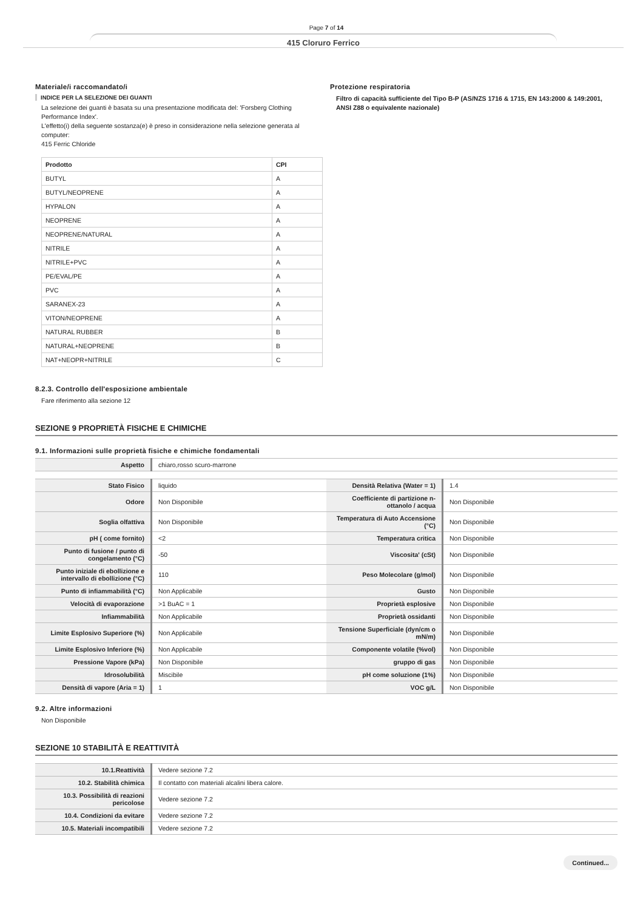Page 7 of 14
415 Cloruro Ferrico
Materiale/i raccomandato/i
INDICE PER LA SELEZIONE DEI GUANTI
La selezione dei guanti è basata su una presentazione modificata del: 'Forsberg Clothing Performance Index'.
L'effetto(i) della seguente sostanza(e) è preso in considerazione nella selezione generata al computer:
415 Ferric Chloride
| Prodotto | CPI |
| --- | --- |
| BUTYL | A |
| BUTYL/NEOPRENE | A |
| HYPALON | A |
| NEOPRENE | A |
| NEOPRENE/NATURAL | A |
| NITRILE | A |
| NITRILE+PVC | A |
| PE/EVAL/PE | A |
| PVC | A |
| SARANEX-23 | A |
| VITON/NEOPRENE | A |
| NATURAL RUBBER | B |
| NATURAL+NEOPRENE | B |
| NAT+NEOPR+NITRILE | C |
Protezione respiratoria
Filtro di capacità sufficiente del Tipo B-P (AS/NZS 1716 & 1715, EN 143:2000 & 149:2001, ANSI Z88 o equivalente nazionale)
8.2.3. Controllo dell'esposizione ambientale
Fare riferimento alla sezione 12
SEZIONE 9 PROPRIETÀ FISICHE E CHIMICHE
9.1. Informazioni sulle proprietà fisiche e chimiche fondamentali
| Aspetto | chiaro,rosso scuro-marrone |
| Stato Fisico | liquido | Densità Relativa (Water = 1) | 1.4 |
| Odore | Non Disponibile | Coefficiente di partizione n-ottanolo / acqua | Non Disponibile |
| Soglia olfattiva | Non Disponibile | Temperatura di Auto Accensione (°C) | Non Disponibile |
| pH ( come fornito) | <2 | Temperatura critica | Non Disponibile |
| Punto di fusione / punto di congelamento (°C) | -50 | Viscosita' (cSt) | Non Disponibile |
| Punto iniziale di ebollizione e intervallo di ebollizione (°C) | 110 | Peso Molecolare (g/mol) | Non Disponibile |
| Punto di infiammabilità (°C) | Non Applicabile | Gusto | Non Disponibile |
| Velocità di evaporazione | >1 BuAC = 1 | Proprietà esplosive | Non Disponibile |
| Infiammabilità | Non Applicabile | Proprietà ossidanti | Non Disponibile |
| Limite Esplosivo Superiore (%) | Non Applicabile | Tensione Superficiale (dyn/cm o mN/m) | Non Disponibile |
| Limite Esplosivo Inferiore (%) | Non Applicabile | Componente volatile (%vol) | Non Disponibile |
| Pressione Vapore (kPa) | Non Disponibile | gruppo di gas | Non Disponibile |
| Idrosolubilità | Miscibile | pH come soluzione (1%) | Non Disponibile |
| Densità di vapore (Aria = 1) | 1 | VOC g/L | Non Disponibile |
9.2. Altre informazioni
Non Disponibile
SEZIONE 10 STABILITÀ E REATTIVITÀ
| 10.1.Reattività | Vedere sezione 7.2 |
| 10.2. Stabilità chimica | Il contatto con materiali alcalini libera calore. |
| 10.3. Possibilità di reazioni pericolose | Vedere sezione 7.2 |
| 10.4. Condizioni da evitare | Vedere sezione 7.2 |
| 10.5. Materiali incompatibili | Vedere sezione 7.2 |
Continued...